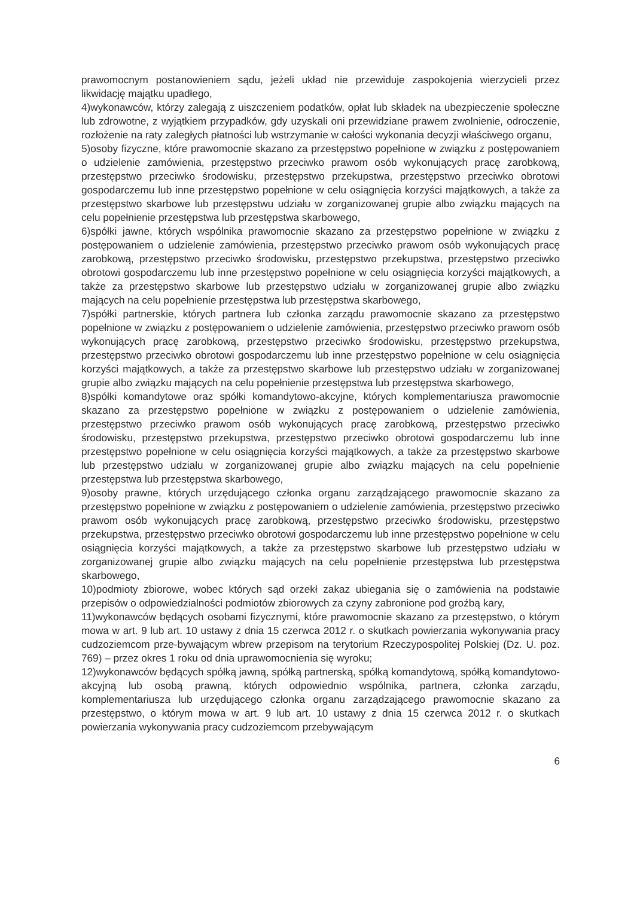prawomocnym postanowieniem sądu, jeżeli układ nie przewiduje zaspokojenia wierzycieli przez likwidację majątku upadłego,
4)wykonawców, którzy zalegają z uiszczeniem podatków, opłat lub składek na ubezpieczenie społeczne lub zdrowotne, z wyjątkiem przypadków, gdy uzyskali oni przewidziane prawem zwolnienie, odroczenie, rozłożenie na raty zaległych płatności lub wstrzymanie w całości wykonania decyzji właściwego organu,
5)osoby fizyczne, które prawomocnie skazano za przestępstwo popełnione w związku z postępowaniem o udzielenie zamówienia, przestępstwo przeciwko prawom osób wykonujących pracę zarobkową, przestępstwo przeciwko środowisku, przestępstwo przekupstwa, przestępstwo przeciwko obrotowi gospodarczemu lub inne przestępstwo popełnione w celu osiągnięcia korzyści majątkowych, a także za przestępstwo skarbowe lub przestępstwu udziału w zorganizowanej grupie albo związku mających na celu popełnienie przestępstwa lub przestępstwa skarbowego,
6)spółki jawne, których wspólnika prawomocnie skazano za przestępstwo popełnione w związku z postępowaniem o udzielenie zamówienia, przestępstwo przeciwko prawom osób wykonujących pracę zarobkową, przestępstwo przeciwko środowisku, przestępstwo przekupstwa, przestępstwo przeciwko obrotowi gospodarczemu lub inne przestępstwo popełnione w celu osiągnięcia korzyści majątkowych, a także za przestępstwo skarbowe lub przestępstwo udziału w zorganizowanej grupie albo związku mających na celu popełnienie przestępstwa lub przestępstwa skarbowego,
7)spółki partnerskie, których partnera lub członka zarządu prawomocnie skazano za przestępstwo popełnione w związku z postępowaniem o udzielenie zamówienia, przestępstwo przeciwko prawom osób wykonujących pracę zarobkową, przestępstwo przeciwko środowisku, przestępstwo przekupstwa, przestępstwo przeciwko obrotowi gospodarczemu lub inne przestępstwo popełnione w celu osiągnięcia korzyści majątkowych, a także za przestępstwo skarbowe lub przestępstwo udziału w zorganizowanej grupie albo związku mających na celu popełnienie przestępstwa lub przestępstwa skarbowego,
8)spółki komandytowe oraz spółki komandytowo-akcyjne, których komplementariusza prawomocnie skazano za przestępstwo popełnione w związku z postępowaniem o udzielenie zamówienia, przestępstwo przeciwko prawom osób wykonujących pracę zarobkową, przestępstwo przeciwko środowisku, przestępstwo przekupstwa, przestępstwo przeciwko obrotowi gospodarczemu lub inne przestępstwo popełnione w celu osiągnięcia korzyści majątkowych, a także za przestępstwo skarbowe lub przestępstwo udziału w zorganizowanej grupie albo związku mających na celu popełnienie przestępstwa lub przestępstwa skarbowego,
9)osoby prawne, których urzędującego członka organu zarządzającego prawomocnie skazano za przestępstwo popełnione w związku z postępowaniem o udzielenie zamówienia, przestępstwo przeciwko prawom osób wykonujących pracę zarobkową, przestępstwo przeciwko środowisku, przestępstwo przekupstwa, przestępstwo przeciwko obrotowi gospodarczemu lub inne przestępstwo popełnione w celu osiągnięcia korzyści majątkowych, a także za przestępstwo skarbowe lub przestępstwo udziału w zorganizowanej grupie albo związku mających na celu popełnienie przestępstwa lub przestępstwa skarbowego,
10)podmioty zbiorowe, wobec których sąd orzekł zakaz ubiegania się o zamówienia na podstawie przepisów o odpowiedzialności podmiotów zbiorowych za czyny zabronione pod groźbą kary,
11)wykonawców będących osobami fizycznymi, które prawomocnie skazano za przestępstwo, o którym mowa w art. 9 lub art. 10 ustawy z dnia 15 czerwca 2012 r. o skutkach powierzania wykonywania pracy cudzoziemcom prze-bywającym wbrew przepisom na terytorium Rzeczypospolitej Polskiej (Dz. U. poz. 769) – przez okres 1 roku od dnia uprawomocnienia się wyroku;
12)wykonawców będących spółką jawną, spółką partnerską, spółką komandytową, spółką komandytowo-akcyjną lub osobą prawną, których odpowiednio wspólnika, partnera, członka zarządu, komplementariusza lub urzędującego członka organu zarządzającego prawomocnie skazano za przestępstwo, o którym mowa w art. 9 lub art. 10 ustawy z dnia 15 czerwca 2012 r. o skutkach powierzania wykonywania pracy cudzoziemcom przebywającym
6